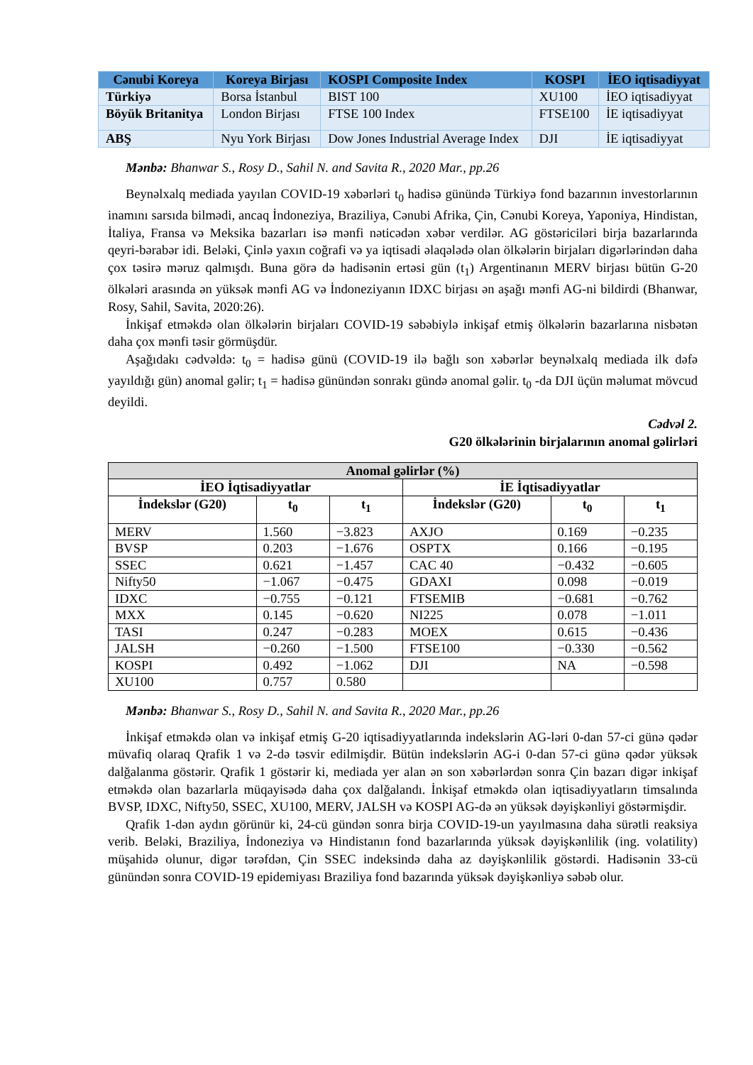| Cənubi Koreya | Koreya Birjası | KOSPI Composite Index | KOSPI | İEO iqtisadiyyat |
| --- | --- | --- | --- | --- |
| Türkiyə | Borsa İstanbul | BIST 100 | XU100 | İEO iqtisadiyyat |
| Böyük Britanitya | London Birjası | FTSE 100 Index | FTSE100 | İE iqtisadiyyat |
| ABŞ | Nyu York Birjası | Dow Jones Industrial Average Index | DJI | İE iqtisadiyyat |
Mənbə: Bhanwar S., Rosy D., Sahil N. and Savita R., 2020 Mar., pp.26
Beynəlxalq mediada yayılan COVID-19 xəbərləri t<sub>0</sub> hadisə günündə Türkiyə fond bazarının investorlarının inamını sarsıda bilmədi, ancaq İndoneziya, Braziliya, Cənubi Afrika, Çin, Cənubi Koreya, Yaponiya, Hindistan, İtaliya, Fransa və Meksika bazarları isə mənfi nəticədən xəbər verdilər. AG göstəriciləri birja bazarlarında qeyri-bərabər idi. Beləki, Çinlə yaxın coğrafi və ya iqtisadi əlaqələdə olan ölkələrin birjaları digərlərindən daha çox təsirə məruz qalmışdı. Buna görə də hadisənin ertəsi gün (t<sub>1</sub>) Argentinanın MERV birjası bütün G-20 ölkələri arasında ən yüksək mənfi AG və İndoneziyanın IDXC birjası ən aşağı mənfi AG-ni bildirdi (Bhanwar, Rosy, Sahil, Savita, 2020:26).
İnkişaf etməkdə olan ölkələrin birjaları COVID-19 səbəbiylə inkişaf etmiş ölkələrin bazarlarına nisbətən daha çox mənfi təsir görmüşdür.
Aşağıdakı cədvəldə: t<sub>0</sub> = hadisə günü (COVID-19 ilə bağlı son xəbərlər beynəlxalq mediada ilk dəfə yayıldığı gün) anomal gəlir; t<sub>1</sub> = hadisə günündən sonrakı gündə anomal gəlir. t<sub>0</sub> -da DJI üçün məlumat mövcud deyildi.
Cədvəl 2.
G20 ölkələrinin birjalarının anomal gəlirləri
| Anomal gəlirlər (%) | | | | | |
| --- | --- | --- | --- | --- | --- |
| İEO İqtisadiyyatlar | | | İE İqtisadiyyatlar | | |
| İndekslər (G20) | t<sub>0</sub> | t<sub>1</sub> | İndekslər (G20) | t<sub>0</sub> | t<sub>1</sub> |
| MERV | 1.560 | −3.823 | AXJO | 0.169 | −0.235 |
| BVSP | 0.203 | −1.676 | OSPTX | 0.166 | −0.195 |
| SSEC | 0.621 | −1.457 | CAC 40 | −0.432 | −0.605 |
| Nifty50 | −1.067 | −0.475 | GDAXI | 0.098 | −0.019 |
| IDXC | −0.755 | −0.121 | FTSEMIB | −0.681 | −0.762 |
| MXX | 0.145 | −0.620 | NI225 | 0.078 | −1.011 |
| TASI | 0.247 | −0.283 | MOEX | 0.615 | −0.436 |
| JALSH | −0.260 | −1.500 | FTSE100 | −0.330 | −0.562 |
| KOSPI | 0.492 | −1.062 | DJI | NA | −0.598 |
| XU100 | 0.757 | 0.580 | | | |
Mənbə: Bhanwar S., Rosy D., Sahil N. and Savita R., 2020 Mar., pp.26
İnkişaf etməkdə olan və inkişaf etmiş G-20 iqtisadiyyatlarında indekslərin AG-ləri 0-dan 57-ci günə qədər müvafiq olaraq Qrafik 1 və 2-də təsvir edilmişdir. Bütün indekslərin AG-i 0-dan 57-ci günə qədər yüksək dalğalanma göstərir. Qrafik 1 göstərir ki, mediada yer alan ən son xəbərlərdən sonra Çin bazarı digər inkişaf etməkdə olan bazarlarla müqayisədə daha çox dalğalandı. İnkişaf etməkdə olan iqtisadiyyatların timsalında BVSP, IDXC, Nifty50, SSEC, XU100, MERV, JALSH və KOSPI AG-də ən yüksək dəyişkənliyi göstərmişdir.
Qrafik 1-dən aydın görünür ki, 24-cü gündən sonra birja COVID-19-un yayılmasına daha sürətli reaksiya verib. Beləki, Braziliya, İndoneziya və Hindistanın fond bazarlarında yüksək dəyişkənlilik (ing. volatility) müşahidə olunur, digər tərəfdən, Çin SSEC indeksində daha az dəyişkənlilik göstərdi. Hadisənin 33-cü günündən sonra COVID-19 epidemiyası Braziliya fond bazarında yüksək dəyişkənliyə səbəb olur.